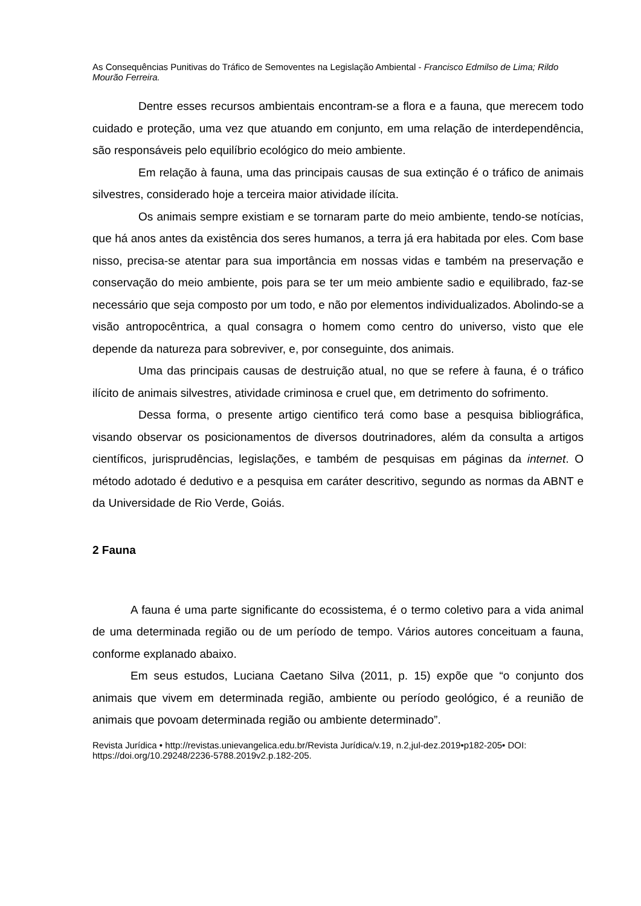As Consequências Punitivas do Tráfico de Semoventes na Legislação Ambiental - Francisco Edmilso de Lima; Rildo Mourão Ferreira.
Dentre esses recursos ambientais encontram-se a flora e a fauna, que merecem todo cuidado e proteção, uma vez que atuando em conjunto, em uma relação de interdependência, são responsáveis pelo equilíbrio ecológico do meio ambiente.
Em relação à fauna, uma das principais causas de sua extinção é o tráfico de animais silvestres, considerado hoje a terceira maior atividade ilícita.
Os animais sempre existiam e se tornaram parte do meio ambiente, tendo-se notícias, que há anos antes da existência dos seres humanos, a terra já era habitada por eles. Com base nisso, precisa-se atentar para sua importância em nossas vidas e também na preservação e conservação do meio ambiente, pois para se ter um meio ambiente sadio e equilibrado, faz-se necessário que seja composto por um todo, e não por elementos individualizados. Abolindo-se a visão antropocêntrica, a qual consagra o homem como centro do universo, visto que ele depende da natureza para sobreviver, e, por conseguinte, dos animais.
Uma das principais causas de destruição atual, no que se refere à fauna, é o tráfico ilícito de animais silvestres, atividade criminosa e cruel que, em detrimento do sofrimento.
Dessa forma, o presente artigo cientifico terá como base a pesquisa bibliográfica, visando observar os posicionamentos de diversos doutrinadores, além da consulta a artigos científicos, jurisprudências, legislações, e também de pesquisas em páginas da internet. O método adotado é dedutivo e a pesquisa em caráter descritivo, segundo as normas da ABNT e da Universidade de Rio Verde, Goiás.
2 Fauna
A fauna é uma parte significante do ecossistema, é o termo coletivo para a vida animal de uma determinada região ou de um período de tempo. Vários autores conceituam a fauna, conforme explanado abaixo.
Em seus estudos, Luciana Caetano Silva (2011, p. 15) expõe que “o conjunto dos animais que vivem em determinada região, ambiente ou período geológico, é a reunião de animais que povoam determinada região ou ambiente determinado”.
Revista Jurídica • http://revistas.unievangelica.edu.br/Revista Jurídica/v.19, n.2,jul-dez.2019•p182-205• DOI: https://doi.org/10.29248/2236-5788.2019v2.p.182-205.